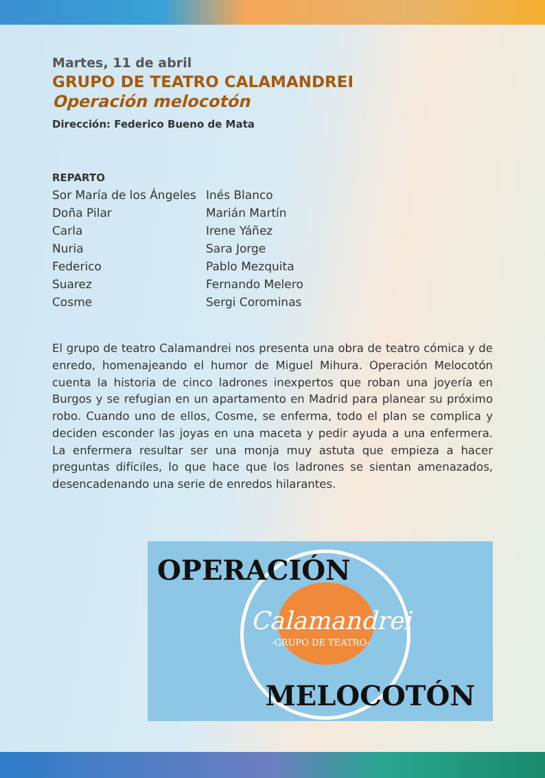Martes, 11 de abril
GRUPO DE TEATRO CALAMANDREI
Operación melocotón
Dirección: Federico Bueno de Mata
REPARTO
| Sor María de los Ángeles | Inés Blanco |
| Doña Pilar | Marián Martín |
| Carla | Irene Yáñez |
| Nuria | Sara Jorge |
| Federico | Pablo Mezquita |
| Suarez | Fernando Melero |
| Cosme | Sergi Corominas |
El grupo de teatro Calamandrei nos presenta una obra de teatro cómica y de enredo, homenajeando el humor de Miguel Mihura. Operación Melocotón cuenta la historia de cinco ladrones inexpertos que roban una joyería en Burgos y se refugian en un apartamento en Madrid para planear su próximo robo. Cuando uno de ellos, Cosme, se enferma, todo el plan se complica y deciden esconder las joyas en una maceta y pedir ayuda a una enfermera. La enfermera resultar ser una monja muy astuta que empieza a hacer preguntas difíciles, lo que hace que los ladrones se sientan amenazados, desencadenando una serie de enredos hilarantes.
OPERACIÓN
Calamandrei
-GRUPO DE TEATRO-
MELOCOTÓN